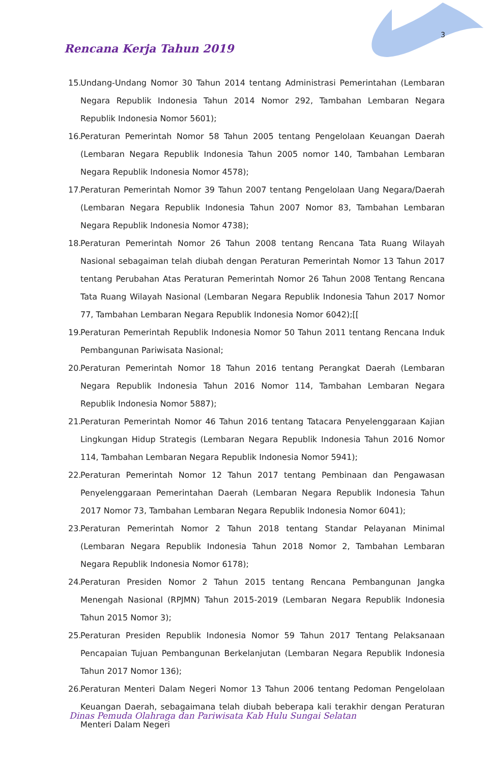3
Rencana Kerja Tahun 2019
15. Undang-Undang Nomor 30 Tahun 2014 tentang Administrasi Pemerintahan (Lembaran Negara Republik Indonesia Tahun 2014 Nomor 292, Tambahan Lembaran Negara Republik Indonesia Nomor 5601);
16. Peraturan Pemerintah Nomor 58 Tahun 2005 tentang Pengelolaan Keuangan Daerah (Lembaran Negara Republik Indonesia Tahun 2005 nomor 140, Tambahan Lembaran Negara Republik Indonesia Nomor 4578);
17. Peraturan Pemerintah Nomor 39 Tahun 2007 tentang Pengelolaan Uang Negara/Daerah (Lembaran Negara Republik Indonesia Tahun 2007 Nomor 83, Tambahan Lembaran Negara Republik Indonesia Nomor 4738);
18. Peraturan Pemerintah Nomor 26 Tahun 2008 tentang Rencana Tata Ruang Wilayah Nasional sebagaiman telah diubah dengan Peraturan Pemerintah Nomor 13 Tahun 2017 tentang Perubahan Atas Peraturan Pemerintah Nomor 26 Tahun 2008 Tentang Rencana Tata Ruang Wilayah Nasional (Lembaran Negara Republik Indonesia Tahun 2017 Nomor 77, Tambahan Lembaran Negara Republik Indonesia Nomor 6042);[[
19. Peraturan Pemerintah Republik Indonesia Nomor 50 Tahun 2011 tentang Rencana Induk Pembangunan Pariwisata Nasional;
20. Peraturan Pemerintah Nomor 18 Tahun 2016 tentang Perangkat Daerah (Lembaran Negara Republik Indonesia Tahun 2016 Nomor 114, Tambahan Lembaran Negara Republik Indonesia Nomor 5887);
21. Peraturan Pemerintah Nomor 46 Tahun 2016 tentang Tatacara Penyelenggaraan Kajian Lingkungan Hidup Strategis (Lembaran Negara Republik Indonesia Tahun 2016 Nomor 114, Tambahan Lembaran Negara Republik Indonesia Nomor 5941);
22. Peraturan Pemerintah Nomor 12 Tahun 2017 tentang Pembinaan dan Pengawasan Penyelenggaraan Pemerintahan Daerah (Lembaran Negara Republik Indonesia Tahun 2017 Nomor 73, Tambahan Lembaran Negara Republik Indonesia Nomor 6041);
23. Peraturan Pemerintah Nomor 2 Tahun 2018 tentang Standar Pelayanan Minimal (Lembaran Negara Republik Indonesia Tahun 2018 Nomor 2, Tambahan Lembaran Negara Republik Indonesia Nomor 6178);
24. Peraturan Presiden Nomor 2 Tahun 2015 tentang Rencana Pembangunan Jangka Menengah Nasional (RPJMN) Tahun 2015-2019 (Lembaran Negara Republik Indonesia Tahun 2015 Nomor 3);
25. Peraturan Presiden Republik Indonesia Nomor 59 Tahun 2017 Tentang Pelaksanaan Pencapaian Tujuan Pembangunan Berkelanjutan (Lembaran Negara Republik Indonesia Tahun 2017 Nomor 136);
26. Peraturan Menteri Dalam Negeri Nomor 13 Tahun 2006 tentang Pedoman Pengelolaan Keuangan Daerah, sebagaimana telah diubah beberapa kali terakhir dengan Peraturan Menteri Dalam Negeri
Dinas Pemuda Olahraga dan Pariwisata Kab Hulu Sungai Selatan